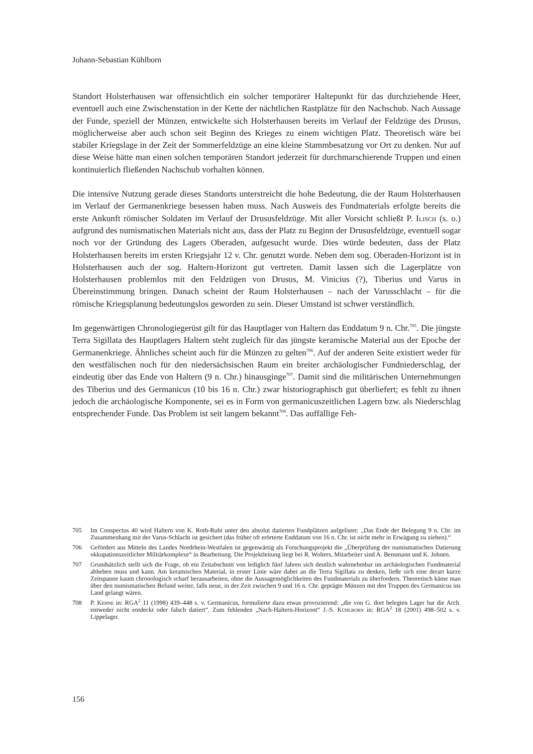Johann-Sebastian Kühlborn
Standort Holsterhausen war offensichtlich ein solcher temporärer Haltepunkt für das durchziehende Heer, eventuell auch eine Zwischenstation in der Kette der nächtlichen Rastplätze für den Nachschub. Nach Aussage der Funde, speziell der Münzen, entwickelte sich Holsterhausen bereits im Verlauf der Feldzüge des Drusus, möglicherweise aber auch schon seit Beginn des Krieges zu einem wichtigen Platz. Theoretisch wäre bei stabiler Kriegslage in der Zeit der Sommerfeldzüge an eine kleine Stammbesatzung vor Ort zu denken. Nur auf diese Weise hätte man einen solchen temporären Standort jederzeit für durchmarschierende Truppen und einen kontinuierlich fließenden Nachschub vorhalten können.
Die intensive Nutzung gerade dieses Standorts unterstreicht die hohe Bedeutung, die der Raum Holsterhausen im Verlauf der Germanenkriege besessen haben muss. Nach Ausweis des Fundmaterials erfolgte bereits die erste Ankunft römischer Soldaten im Verlauf der Drususfeldzüge. Mit aller Vorsicht schließt P. Ilisch (s. o.) aufgrund des numismatischen Materials nicht aus, dass der Platz zu Beginn der Drususfeldzüge, eventuell sogar noch vor der Gründung des Lagers Oberaden, aufgesucht wurde. Dies würde bedeuten, dass der Platz Holsterhausen bereits im ersten Kriegsjahr 12 v. Chr. genutzt wurde. Neben dem sog. Oberaden-Horizont ist in Holsterhausen auch der sog. Haltern-Horizont gut vertreten. Damit lassen sich die Lagerplätze von Holsterhausen problemlos mit den Feldzügen von Drusus, M. Vinicius (?), Tiberius und Varus in Übereinstimmung bringen. Danach scheint der Raum Holsterhausen – nach der Varusschlacht – für die römische Kriegsplanung bedeutungslos geworden zu sein. Dieser Umstand ist schwer verständlich.
Im gegenwärtigen Chronologiegerüst gilt für das Hauptlager von Haltern das Enddatum 9 n. Chr.<sup>705</sup>. Die jüngste Terra Sigillata des Hauptlagers Haltern steht zugleich für das jüngste keramische Material aus der Epoche der Germanenkriege. Ähnliches scheint auch für die Münzen zu gelten<sup>706</sup>. Auf der anderen Seite existiert weder für den westfälischen noch für den niedersächsischen Raum ein breiter archäologischer Fundniederschlag, der eindeutig über das Ende von Haltern (9 n. Chr.) hinausginge<sup>707</sup>. Damit sind die militärischen Unternehmungen des Tiberius und des Germanicus (10 bis 16 n. Chr.) zwar historiographisch gut überliefert; es fehlt zu ihnen jedoch die archäologische Komponente, sei es in Form von germanicuszeitlichen Lagern bzw. als Niederschlag entsprechender Funde. Das Problem ist seit langem bekannt<sup>708</sup>. Das auffällige Feh-
705 Im Conspectus 40 wird Haltern von K. Roth-Rubi unter den absolut datierten Fundplätzen aufgelistet: „Das Ende der Belegung 9 n. Chr. im Zusammenhang mit der Varus-Schlacht ist gesichert (das früher oft erörterte Enddatum von 16 n. Chr. ist nicht mehr in Erwägung zu ziehen).“
706 Gefördert aus Mitteln des Landes Nordrhein-Westfalen ist gegenwärtig als Forschungsprojekt die „Überprüfung der numismatischen Datierung okkupationszeitlicher Militärkomplexe“ in Bearbeitung. Die Projektleitung liegt bei R. Wolters, Mitarbeiter sind A. Bensmann und K. Johnen.
707 Grundsätzlich stellt sich die Frage, ob ein Zeitabschnitt von lediglich fünf Jahren sich deutlich wahrnehmbar im archäologischen Fundmaterial abheben muss und kann. Am keramischen Material, in erster Linie wäre dabei an die Terra Sigillata zu denken, ließe sich eine derart kurze Zeitspanne kaum chronologisch scharf herausarbeiten, ohne die Aussagemöglichkeiten des Fundmaterials zu überfordern. Theoretisch käme man über den numismatischen Befund weiter, falls neue, in der Zeit zwischen 9 und 16 n. Chr. geprägte Münzen mit den Truppen des Germanicus ins Land gelangt wären.
708 P. Kehne in: RGA<sup>2</sup> 11 (1998) 439–448 s. v. Germanicus, formulierte dazu etwas provozierend: „die von G. dort belegten Lager hat die Arch. entweder nicht entdeckt oder falsch datiert“. Zum fehlenden „Nach-Haltern-Horizont“ J.-S. Kühlborn in: RGA<sup>2</sup> 18 (2001) 498–502 s. v. Lippelager.
156